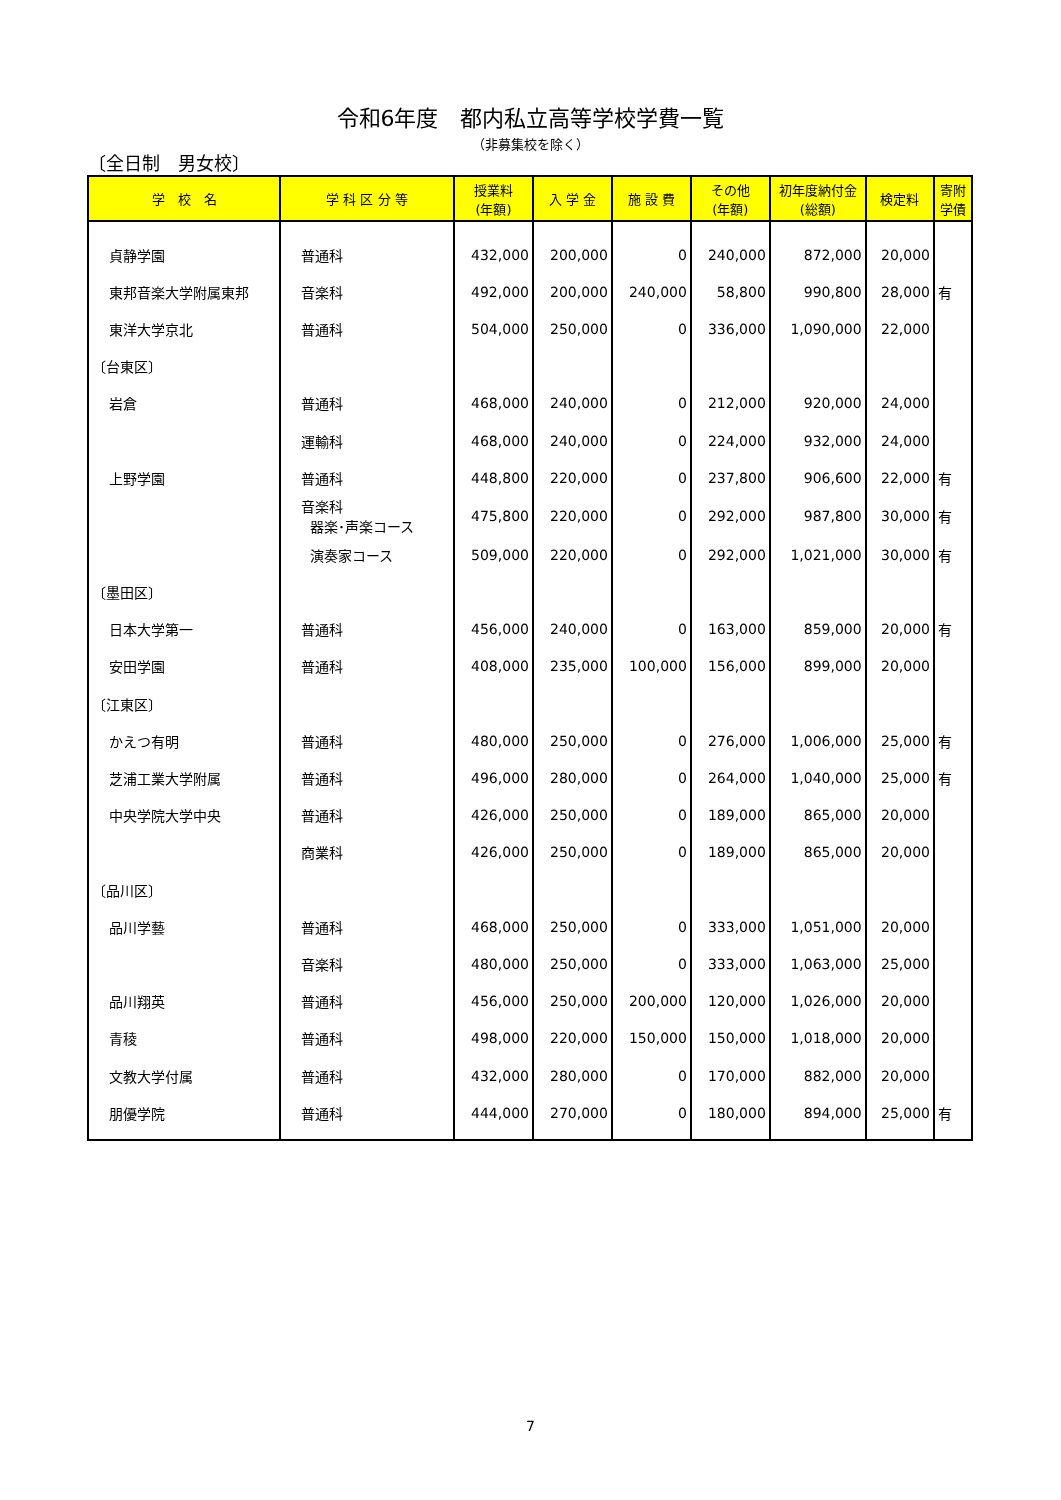令和6年度　都内私立高等学校学費一覧
（非募集校を除く）
〔全日制　男女校〕
| 学 校 名 | 学 科 区 分 等 | 授業料 (年額) | 入 学 金 | 施 設 費 | その他 (年額) | 初年度納付金 (総額) | 検定料 | 寄附 学債 |
| --- | --- | --- | --- | --- | --- | --- | --- | --- |
| 貞静学園 | 普通科 | 432,000 | 200,000 | 0 | 240,000 | 872,000 | 20,000 | |
| 東邦音楽大学附属東邦 | 音楽科 | 492,000 | 200,000 | 240,000 | 58,800 | 990,800 | 28,000 | 有 |
| 東洋大学京北 | 普通科 | 504,000 | 250,000 | 0 | 336,000 | 1,090,000 | 22,000 | |
| 〔台東区〕 | | | | | | | | |
| 岩倉 | 普通科 | 468,000 | 240,000 | 0 | 212,000 | 920,000 | 24,000 | |
| | 運輸科 | 468,000 | 240,000 | 0 | 224,000 | 932,000 | 24,000 | |
| 上野学園 | 普通科 | 448,800 | 220,000 | 0 | 237,800 | 906,600 | 22,000 | 有 |
| | 音楽科 器楽･声楽コース | 475,800 | 220,000 | 0 | 292,000 | 987,800 | 30,000 | 有 |
| | 演奏家コース | 509,000 | 220,000 | 0 | 292,000 | 1,021,000 | 30,000 | 有 |
| 〔墨田区〕 | | | | | | | | |
| 日本大学第一 | 普通科 | 456,000 | 240,000 | 0 | 163,000 | 859,000 | 20,000 | 有 |
| 安田学園 | 普通科 | 408,000 | 235,000 | 100,000 | 156,000 | 899,000 | 20,000 | |
| 〔江東区〕 | | | | | | | | |
| かえつ有明 | 普通科 | 480,000 | 250,000 | 0 | 276,000 | 1,006,000 | 25,000 | 有 |
| 芝浦工業大学附属 | 普通科 | 496,000 | 280,000 | 0 | 264,000 | 1,040,000 | 25,000 | 有 |
| 中央学院大学中央 | 普通科 | 426,000 | 250,000 | 0 | 189,000 | 865,000 | 20,000 | |
| | 商業科 | 426,000 | 250,000 | 0 | 189,000 | 865,000 | 20,000 | |
| 〔品川区〕 | | | | | | | | |
| 品川学藝 | 普通科 | 468,000 | 250,000 | 0 | 333,000 | 1,051,000 | 20,000 | |
| | 音楽科 | 480,000 | 250,000 | 0 | 333,000 | 1,063,000 | 25,000 | |
| 品川翔英 | 普通科 | 456,000 | 250,000 | 200,000 | 120,000 | 1,026,000 | 20,000 | |
| 青稜 | 普通科 | 498,000 | 220,000 | 150,000 | 150,000 | 1,018,000 | 20,000 | |
| 文教大学付属 | 普通科 | 432,000 | 280,000 | 0 | 170,000 | 882,000 | 20,000 | |
| 朋優学院 | 普通科 | 444,000 | 270,000 | 0 | 180,000 | 894,000 | 25,000 | 有 |
7